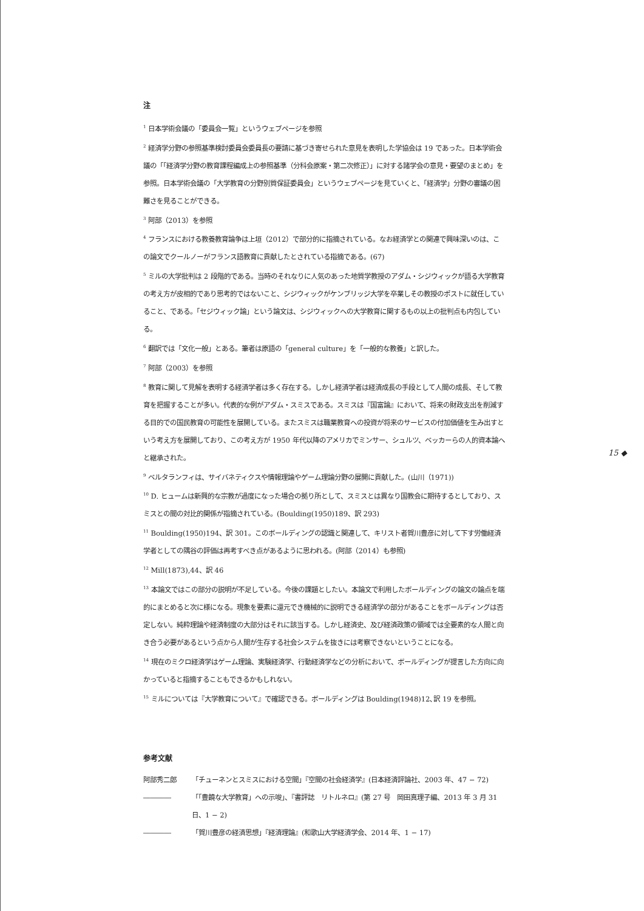注
<sup>1</sup> 日本学術会議の「委員会一覧」というウェブページを参照
<sup>2</sup> 経済学分野の参照基準検討委員会委員長の要請に基づき寄せられた意見を表明した学協会は 19 であった。日本学術会議の「「経済学分野の教育課程編成上の参照基準（分科会原案・第二次修正）」に対する諸学会の意見・要望のまとめ」を参照。日本学術会議の「大学教育の分野別質保証委員会」というウェブページを見ていくと、「経済学」分野の審議の困難さを見ることができる。
<sup>3</sup> 阿部（2013）を参照
<sup>4</sup> フランスにおける教養教育論争は上垣（2012）で部分的に指摘されている。なお経済学との関連で興味深いのは、この論文でクールノーがフランス語教育に貢献したとされている指摘である。(67)
<sup>5</sup> ミルの大学批判は 2 段階的である。当時のそれなりに人気のあった地質学教授のアダム・シジウィックが語る大学教育の考え方が皮相的であり思考的ではないこと、シジウィックがケンブリッジ大学を卒業しその教授のポストに就任していること、である。「セジウィック論」という論文は、シジウィックへの大学教育に関するもの以上の批判点も内包している。
<sup>6</sup> 翻訳では「文化一般」とある。筆者は原語の「general culture」を「一般的な教養」と訳した。
<sup>7</sup> 阿部（2003）を参照
<sup>8</sup> 教育に関して見解を表明する経済学者は多く存在する。しかし経済学者は経済成長の手段として人間の成長、そして教育を把握することが多い。代表的な例がアダム・スミスである。スミスは『国富論』において、将来の財政支出を削減する目的での国民教育の可能性を展開している。またスミスは職業教育への投資が将来のサービスの付加価値を生み出すという考え方を展開しており、この考え方が 1950 年代以降のアメリカでミンサー、シュルツ、ベッカーらの人的資本論へと継承された。
<sup>9</sup> ベルタランフィは、サイバネティクスや情報理論やゲーム理論分野の展開に貢献した。(山川（1971))
<sup>10</sup> D. ヒュームは新興的な宗教が過度になった場合の拠り所として、スミスとは異なり国教会に期待するとしており、スミスとの間の対比的関係が指摘されている。(Boulding(1950)189、訳 293)
<sup>11</sup> Boulding(1950)194、訳 301。このボールディングの認識と関連して、キリスト者賀川豊彦に対して下す労働経済学者としての隅谷の評価は再考すべき点があるように思われる。(阿部（2014）も参照)
<sup>12</sup> Mill(1873),44、訳 46
<sup>13</sup> 本論文ではこの部分の説明が不足している。今後の課題としたい。本論文で利用したボールディングの論文の論点を端的にまとめると次に様になる。現象を要素に還元でき機械的に説明できる経済学の部分があることをボールディングは否定しない。純粋理論や経済制度の大部分はそれに該当する。しかし経済史、及び経済政策の領域では全要素的な人間と向き合う必要があるという点から人間が生存する社会システムを抜きには考察できないということになる。
<sup>14</sup> 現在のミクロ経済学はゲーム理論、実験経済学、行動経済学などの分析において、ボールディングが提言した方向に向かっていると指摘することもできるかもしれない。
<sup>15</sup> ミルについては『大学教育について』で確認できる。ボールディングは Boulding(1948)12､訳 19 を参照。
参考文献
阿部秀二郎 「チューネンとスミスにおける空間」『空間の社会経済学』(日本経済評論社、2003 年、47 − 72)
―――― 「「豊饒な大学教育」への示唆」、『書評誌　リトルネロ』(第 27 号　岡田真理子編、2013 年 3 月 31 日、1 − 2)
―――― 「賀川豊彦の経済思想」『経済理論』(和歌山大学経済学会、2014 年、1 − 17)
15 ◆